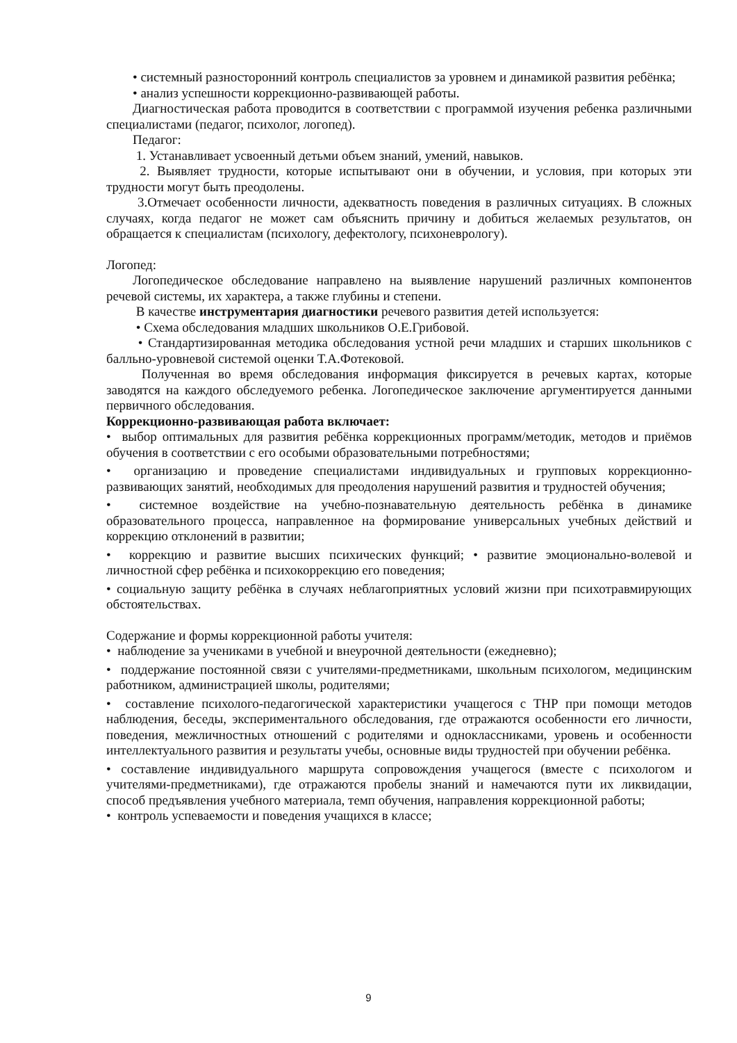• системный разносторонний контроль специалистов за уровнем и динамикой развития ребёнка;
• анализ успешности коррекционно-развивающей работы.
Диагностическая работа проводится в соответствии с программой изучения ребенка различными специалистами (педагог, психолог, логопед).
Педагог:
1. Устанавливает усвоенный детьми объем знаний, умений, навыков.
2. Выявляет трудности, которые испытывают они в обучении, и условия, при которых эти трудности могут быть преодолены.
3.Отмечает особенности личности, адекватность поведения в различных ситуациях. В сложных случаях, когда педагог не может сам объяснить причину и добиться желаемых результатов, он обращается к специалистам (психологу, дефектологу, психоневрологу).
Логопед:
Логопедическое обследование направлено на выявление нарушений различных компонентов речевой системы, их характера, а также глубины и степени.
В качестве инструментария диагностики речевого развития детей используется:
• Схема обследования младших школьников О.Е.Грибовой.
• Стандартизированная методика обследования устной речи младших и старших школьников с балльно-уровневой системой оценки Т.А.Фотековой.
Полученная во время обследования информация фиксируется в речевых картах, которые заводятся на каждого обследуемого ребенка. Логопедическое заключение аргументируется данными первичного обследования.
Коррекционно-развивающая работа включает:
• выбор оптимальных для развития ребёнка коррекционных программ/методик, методов и приёмов обучения в соответствии с его особыми образовательными потребностями;
• организацию и проведение специалистами индивидуальных и групповых коррекционно-развивающих занятий, необходимых для преодоления нарушений развития и трудностей обучения;
• системное воздействие на учебно-познавательную деятельность ребёнка в динамике образовательного процесса, направленное на формирование универсальных учебных действий и коррекцию отклонений в развитии;
• коррекцию и развитие высших психических функций; • развитие эмоционально-волевой и личностной сфер ребёнка и психокоррекцию его поведения;
• социальную защиту ребёнка в случаях неблагоприятных условий жизни при психотравмирующих обстоятельствах.
Содержание и формы коррекционной работы учителя:
• наблюдение за учениками в учебной и внеурочной деятельности (ежедневно);
• поддержание постоянной связи с учителями-предметниками, школьным психологом, медицинским работником, администрацией школы, родителями;
• составление психолого-педагогической характеристики учащегося с ТНР при помощи методов наблюдения, беседы, экспериментального обследования, где отражаются особенности его личности, поведения, межличностных отношений с родителями и одноклассниками, уровень и особенности интеллектуального развития и результаты учебы, основные виды трудностей при обучении ребёнка.
• составление индивидуального маршрута сопровождения учащегося (вместе с психологом и учителями-предметниками), где отражаются пробелы знаний и намечаются пути их ликвидации, способ предъявления учебного материала, темп обучения, направления коррекционной работы;
• контроль успеваемости и поведения учащихся в классе;
9